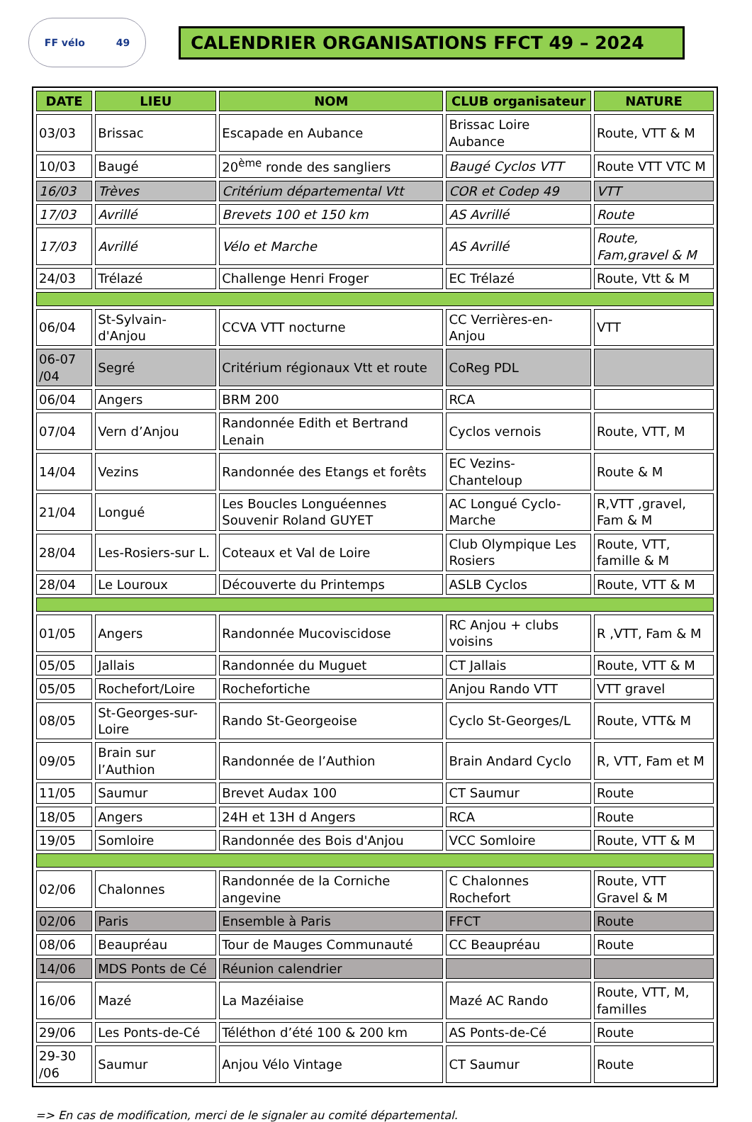FF vélo 49
CALENDRIER ORGANISATIONS FFCT 49 – 2024
| DATE | LIEU | NOM | CLUB organisateur | NATURE |
| --- | --- | --- | --- | --- |
| 03/03 | Brissac | Escapade en Aubance | Brissac Loire Aubance | Route, VTT & M |
| 10/03 | Baugé | 20<sup>ème</sup> ronde des sangliers | Baugé Cyclos VTT | Route VTT VTC M |
| 16/03 | Trèves | Critérium départemental Vtt | COR et Codep 49 | VTT |
| 17/03 | Avrillé | Brevets 100 et 150 km | AS Avrillé | Route |
| 17/03 | Avrillé | Vélo et Marche | AS Avrillé | Route, Fam,gravel & M |
| 24/03 | Trélazé | Challenge Henri Froger | EC Trélazé | Route, Vtt & M |
| 06/04 | St-Sylvain-d'Anjou | CCVA VTT nocturne | CC Verrières-en-Anjou | VTT |
| 06-07 /04 | Segré | Critérium régionaux Vtt et route | CoReg PDL | |
| 06/04 | Angers | BRM 200 | RCA | |
| 07/04 | Vern d’Anjou | Randonnée Edith et Bertrand Lenain | Cyclos vernois | Route, VTT, M |
| 14/04 | Vezins | Randonnée des Etangs et forêts | EC Vezins-Chanteloup | Route & M |
| 21/04 | Longué | Les Boucles Longuéennes Souvenir Roland GUYET | AC Longué Cyclo-Marche | R,VTT ,gravel, Fam & M |
| 28/04 | Les-Rosiers-sur L. | Coteaux et Val de Loire | Club Olympique Les Rosiers | Route, VTT, famille & M |
| 28/04 | Le Louroux | Découverte du Printemps | ASLB Cyclos | Route, VTT & M |
| 01/05 | Angers | Randonnée Mucoviscidose | RC Anjou + clubs voisins | R ,VTT, Fam & M |
| 05/05 | Jallais | Randonnée du Muguet | CT Jallais | Route, VTT & M |
| 05/05 | Rochefort/Loire | Rochefortiche | Anjou Rando VTT | VTT gravel |
| 08/05 | St-Georges-sur-Loire | Rando St-Georgeoise | Cyclo St-Georges/L | Route, VTT& M |
| 09/05 | Brain sur l’Authion | Randonnée de l’Authion | Brain Andard Cyclo | R, VTT, Fam et M |
| 11/05 | Saumur | Brevet Audax 100 | CT Saumur | Route |
| 18/05 | Angers | 24H et 13H d Angers | RCA | Route |
| 19/05 | Somloire | Randonnée des Bois d'Anjou | VCC Somloire | Route, VTT & M |
| 02/06 | Chalonnes | Randonnée de la Corniche angevine | C Chalonnes Rochefort | Route, VTT Gravel & M |
| 02/06 | Paris | Ensemble à Paris | FFCT | Route |
| 08/06 | Beaupréau | Tour de Mauges Communauté | CC Beaupréau | Route |
| 14/06 | MDS Ponts de Cé | Réunion calendrier | | |
| 16/06 | Mazé | La Mazéiaise | Mazé AC Rando | Route, VTT, M, familles |
| 29/06 | Les Ponts-de-Cé | Téléthon d’été 100 & 200 km | AS Ponts-de-Cé | Route |
| 29-30 /06 | Saumur | Anjou Vélo Vintage | CT Saumur | Route |
=> En cas de modification, merci de le signaler au comité départemental.